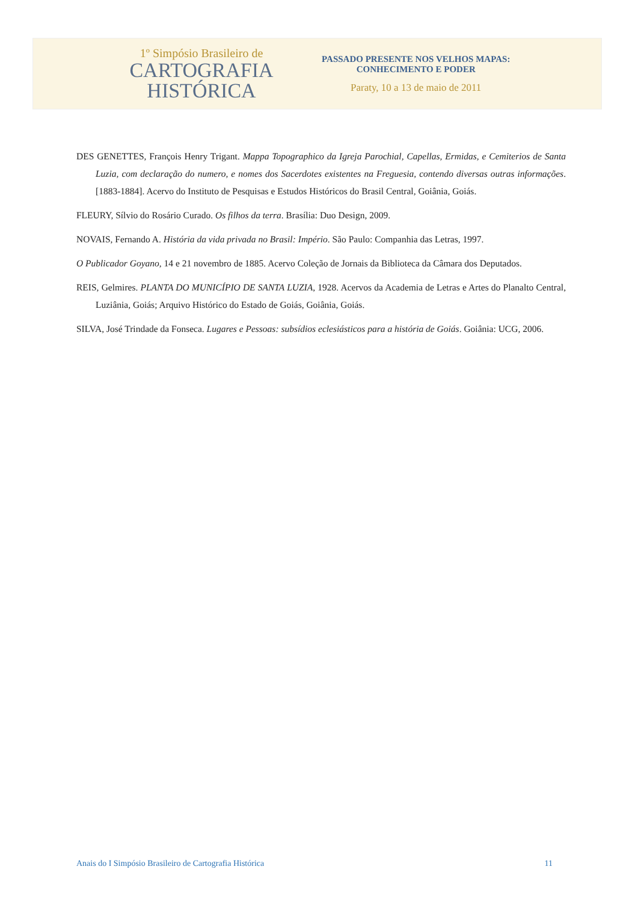1º Simpósio Brasileiro de
CARTOGRAFIA
HISTÓRICA
PASSADO PRESENTE NOS VELHOS MAPAS:
CONHECIMENTO E PODER
Paraty, 10 a 13 de maio de 2011
DES GENETTES, François Henry Trigant. Mappa Topographico da Igreja Parochial, Capellas, Ermidas, e Cemiterios de Santa Luzia, com declaração do numero, e nomes dos Sacerdotes existentes na Freguesia, contendo diversas outras informações. [1883-1884]. Acervo do Instituto de Pesquisas e Estudos Históricos do Brasil Central, Goiânia, Goiás.
FLEURY, Sílvio do Rosário Curado. Os filhos da terra. Brasília: Duo Design, 2009.
NOVAIS, Fernando A. História da vida privada no Brasil: Império. São Paulo: Companhia das Letras, 1997.
O Publicador Goyano, 14 e 21 novembro de 1885. Acervo Coleção de Jornais da Biblioteca da Câmara dos Deputados.
REIS, Gelmires. PLANTA DO MUNICÍPIO DE SANTA LUZIA, 1928. Acervos da Academia de Letras e Artes do Planalto Central, Luziânia, Goiás; Arquivo Histórico do Estado de Goiás, Goiânia, Goiás.
SILVA, José Trindade da Fonseca. Lugares e Pessoas: subsídios eclesiásticos para a história de Goiás. Goiânia: UCG, 2006.
Anais do I Simpósio Brasileiro de Cartografia Histórica 11